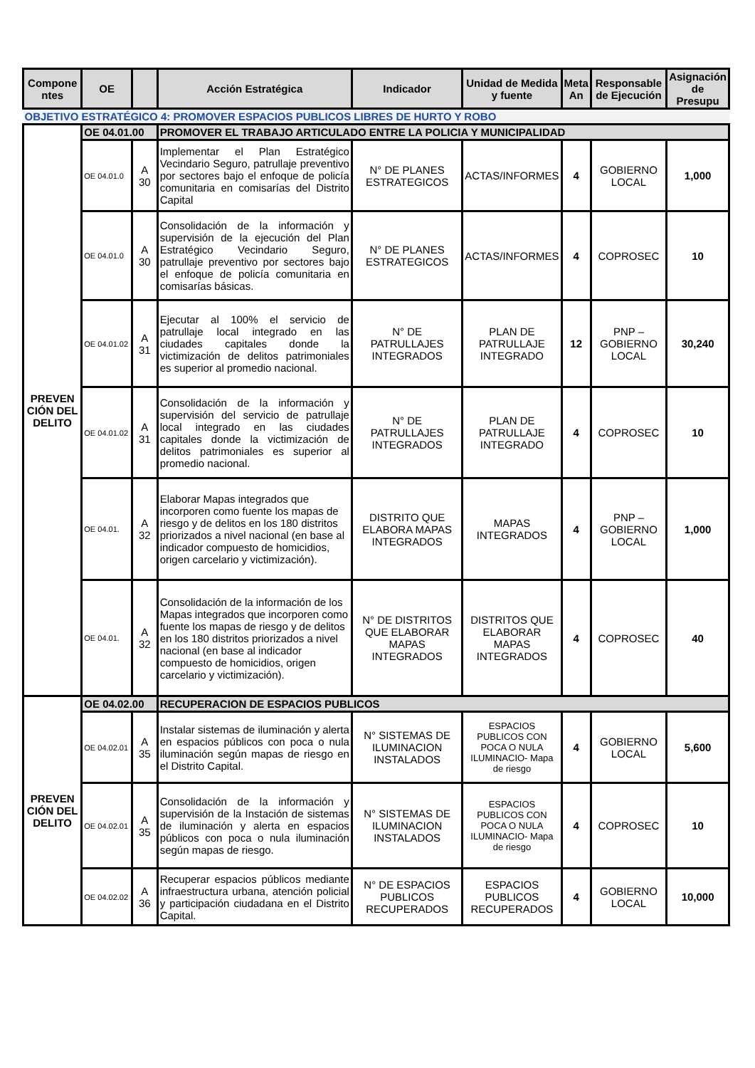| Compone ntes | OE | | Acción Estratégica | Indicador | Unidad de Medida y fuente | Meta An | Responsable de Ejecución | Asignación de Presupu |
| --- | --- | --- | --- | --- | --- | --- | --- | --- |
| OBJETIVO ESTRATÉGICO 4: PROMOVER ESPACIOS PUBLICOS LIBRES DE HURTO Y ROBO | | | | | | | | |
| PREVEN CIÓN DEL DELITO | OE 04.01.00 | | PROMOVER EL TRABAJO ARTICULADO ENTRE LA POLICIA Y MUNICIPALIDAD | | | | | |
| | OE 04.01.0 | A 30 | Implementar el Plan Estratégico Vecindario Seguro, patrullaje preventivo por sectores bajo el enfoque de policía comunitaria en comisarías del Distrito Capital | N° DE PLANES ESTRATEGICOS | ACTAS/INFORMES | 4 | GOBIERNO LOCAL | 1,000 |
| | OE 04.01.0 | A 30 | Consolidación de la información y supervisión de la ejecución del Plan Estratégico Vecindario Seguro, patrullaje preventivo por sectores bajo el enfoque de policía comunitaria en comisarías básicas. | N° DE PLANES ESTRATEGICOS | ACTAS/INFORMES | 4 | COPROSEC | 10 |
| | OE 04.01.02 | A 31 | Ejecutar al 100% el servicio de patrullaje local integrado en las ciudades capitales donde la victimización de delitos patrimoniales es superior al promedio nacional. | N° DE PATRULLAJES INTEGRADOS | PLAN DE PATRULLAJE INTEGRADO | 12 | PNP – GOBIERNO LOCAL | 30,240 |
| | OE 04.01.02 | A 31 | Consolidación de la información y supervisión del servicio de patrullaje local integrado en las ciudades capitales donde la victimización de delitos patrimoniales es superior al promedio nacional. | N° DE PATRULLAJES INTEGRADOS | PLAN DE PATRULLAJE INTEGRADO | 4 | COPROSEC | 10 |
| | OE 04.01. | A 32 | Elaborar Mapas integrados que incorporen como fuente los mapas de riesgo y de delitos en los 180 distritos priorizados a nivel nacional (en base al indicador compuesto de homicidios, origen carcelario y victimización). | DISTRITO QUE ELABORA MAPAS INTEGRADOS | MAPAS INTEGRADOS | 4 | PNP – GOBIERNO LOCAL | 1,000 |
| | OE 04.01. | A 32 | Consolidación de la información de los Mapas integrados que incorporen como fuente los mapas de riesgo y de delitos en los 180 distritos priorizados a nivel nacional (en base al indicador compuesto de homicidios, origen carcelario y victimización). | N° DE DISTRITOS QUE ELABORAR MAPAS INTEGRADOS | DISTRITOS QUE ELABORAR MAPAS INTEGRADOS | 4 | COPROSEC | 40 |
| PREVEN CIÓN DEL DELITO | OE 04.02.00 | | RECUPERACION DE ESPACIOS PUBLICOS | | | | | |
| | OE 04.02.01 | A 35 | Instalar sistemas de iluminación y alerta en espacios públicos con poca o nula iluminación según mapas de riesgo en el Distrito Capital. | N° SISTEMAS DE ILUMINACION INSTALADOS | ESPACIOS PUBLICOS CON POCA O NULA ILUMINACIO- Mapa de riesgo | 4 | GOBIERNO LOCAL | 5,600 |
| | OE 04.02.01 | A 35 | Consolidación de la información y supervisión de la Instación de sistemas de iluminación y alerta en espacios públicos con poca o nula iluminación según mapas de riesgo. | N° SISTEMAS DE ILUMINACION INSTALADOS | ESPACIOS PUBLICOS CON POCA O NULA ILUMINACIO- Mapa de riesgo | 4 | COPROSEC | 10 |
| | OE 04.02.02 | A 36 | Recuperar espacios públicos mediante infraestructura urbana, atención policial y participación ciudadana en el Distrito Capital. | N° DE ESPACIOS PUBLICOS RECUPERADOS | ESPACIOS PUBLICOS RECUPERADOS | 4 | GOBIERNO LOCAL | 10,000 |